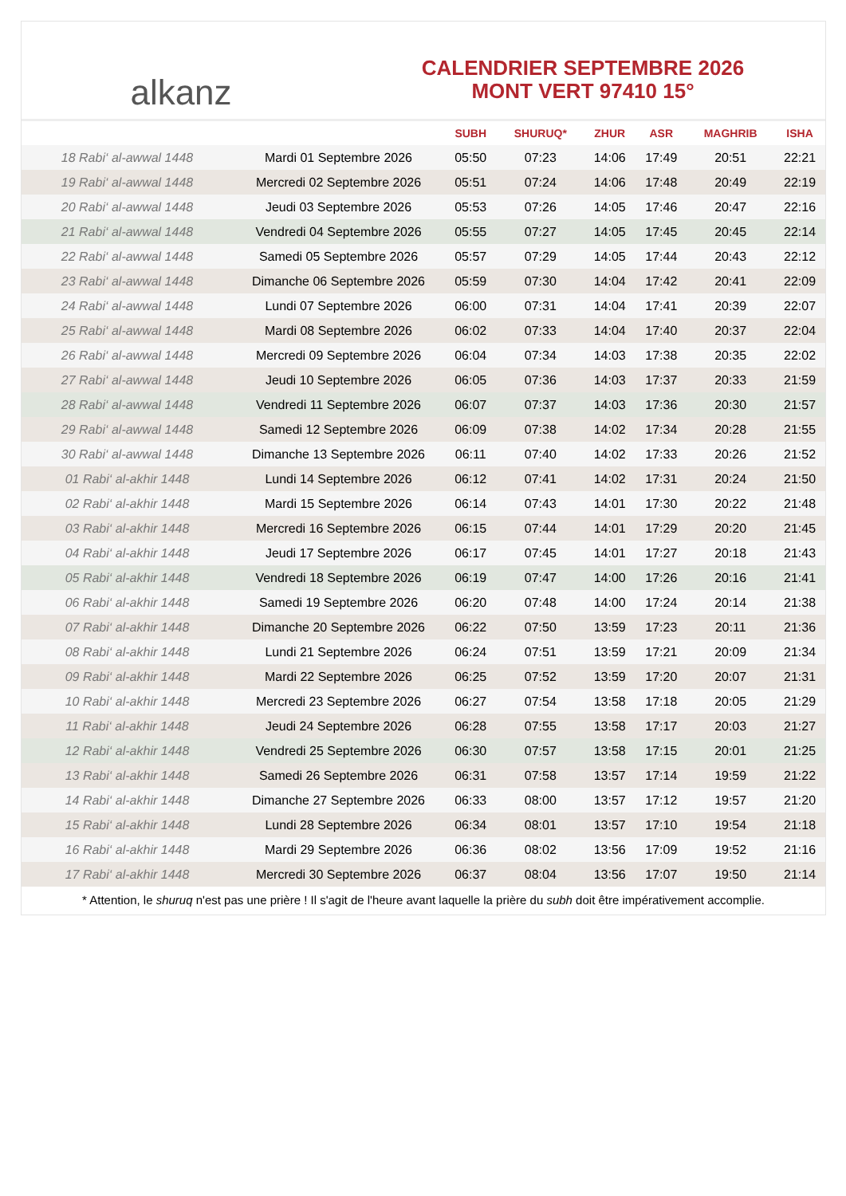alkanz
CALENDRIER SEPTEMBRE 2026
MONT VERT 97410 15°
| | | SUBH | SHURUQ* | ZHUR | ASR | MAGHRIB | ISHA |
| --- | --- | --- | --- | --- | --- | --- | --- |
| 18 Rabi‘ al-awwal 1448 | Mardi 01 Septembre 2026 | 05:50 | 07:23 | 14:06 | 17:49 | 20:51 | 22:21 |
| 19 Rabi‘ al-awwal 1448 | Mercredi 02 Septembre 2026 | 05:51 | 07:24 | 14:06 | 17:48 | 20:49 | 22:19 |
| 20 Rabi‘ al-awwal 1448 | Jeudi 03 Septembre 2026 | 05:53 | 07:26 | 14:05 | 17:46 | 20:47 | 22:16 |
| 21 Rabi‘ al-awwal 1448 | Vendredi 04 Septembre 2026 | 05:55 | 07:27 | 14:05 | 17:45 | 20:45 | 22:14 |
| 22 Rabi‘ al-awwal 1448 | Samedi 05 Septembre 2026 | 05:57 | 07:29 | 14:05 | 17:44 | 20:43 | 22:12 |
| 23 Rabi‘ al-awwal 1448 | Dimanche 06 Septembre 2026 | 05:59 | 07:30 | 14:04 | 17:42 | 20:41 | 22:09 |
| 24 Rabi‘ al-awwal 1448 | Lundi 07 Septembre 2026 | 06:00 | 07:31 | 14:04 | 17:41 | 20:39 | 22:07 |
| 25 Rabi‘ al-awwal 1448 | Mardi 08 Septembre 2026 | 06:02 | 07:33 | 14:04 | 17:40 | 20:37 | 22:04 |
| 26 Rabi‘ al-awwal 1448 | Mercredi 09 Septembre 2026 | 06:04 | 07:34 | 14:03 | 17:38 | 20:35 | 22:02 |
| 27 Rabi‘ al-awwal 1448 | Jeudi 10 Septembre 2026 | 06:05 | 07:36 | 14:03 | 17:37 | 20:33 | 21:59 |
| 28 Rabi‘ al-awwal 1448 | Vendredi 11 Septembre 2026 | 06:07 | 07:37 | 14:03 | 17:36 | 20:30 | 21:57 |
| 29 Rabi‘ al-awwal 1448 | Samedi 12 Septembre 2026 | 06:09 | 07:38 | 14:02 | 17:34 | 20:28 | 21:55 |
| 30 Rabi‘ al-awwal 1448 | Dimanche 13 Septembre 2026 | 06:11 | 07:40 | 14:02 | 17:33 | 20:26 | 21:52 |
| 01 Rabi‘ al-akhir 1448 | Lundi 14 Septembre 2026 | 06:12 | 07:41 | 14:02 | 17:31 | 20:24 | 21:50 |
| 02 Rabi‘ al-akhir 1448 | Mardi 15 Septembre 2026 | 06:14 | 07:43 | 14:01 | 17:30 | 20:22 | 21:48 |
| 03 Rabi‘ al-akhir 1448 | Mercredi 16 Septembre 2026 | 06:15 | 07:44 | 14:01 | 17:29 | 20:20 | 21:45 |
| 04 Rabi‘ al-akhir 1448 | Jeudi 17 Septembre 2026 | 06:17 | 07:45 | 14:01 | 17:27 | 20:18 | 21:43 |
| 05 Rabi‘ al-akhir 1448 | Vendredi 18 Septembre 2026 | 06:19 | 07:47 | 14:00 | 17:26 | 20:16 | 21:41 |
| 06 Rabi‘ al-akhir 1448 | Samedi 19 Septembre 2026 | 06:20 | 07:48 | 14:00 | 17:24 | 20:14 | 21:38 |
| 07 Rabi‘ al-akhir 1448 | Dimanche 20 Septembre 2026 | 06:22 | 07:50 | 13:59 | 17:23 | 20:11 | 21:36 |
| 08 Rabi‘ al-akhir 1448 | Lundi 21 Septembre 2026 | 06:24 | 07:51 | 13:59 | 17:21 | 20:09 | 21:34 |
| 09 Rabi‘ al-akhir 1448 | Mardi 22 Septembre 2026 | 06:25 | 07:52 | 13:59 | 17:20 | 20:07 | 21:31 |
| 10 Rabi‘ al-akhir 1448 | Mercredi 23 Septembre 2026 | 06:27 | 07:54 | 13:58 | 17:18 | 20:05 | 21:29 |
| 11 Rabi‘ al-akhir 1448 | Jeudi 24 Septembre 2026 | 06:28 | 07:55 | 13:58 | 17:17 | 20:03 | 21:27 |
| 12 Rabi‘ al-akhir 1448 | Vendredi 25 Septembre 2026 | 06:30 | 07:57 | 13:58 | 17:15 | 20:01 | 21:25 |
| 13 Rabi‘ al-akhir 1448 | Samedi 26 Septembre 2026 | 06:31 | 07:58 | 13:57 | 17:14 | 19:59 | 21:22 |
| 14 Rabi‘ al-akhir 1448 | Dimanche 27 Septembre 2026 | 06:33 | 08:00 | 13:57 | 17:12 | 19:57 | 21:20 |
| 15 Rabi‘ al-akhir 1448 | Lundi 28 Septembre 2026 | 06:34 | 08:01 | 13:57 | 17:10 | 19:54 | 21:18 |
| 16 Rabi‘ al-akhir 1448 | Mardi 29 Septembre 2026 | 06:36 | 08:02 | 13:56 | 17:09 | 19:52 | 21:16 |
| 17 Rabi‘ al-akhir 1448 | Mercredi 30 Septembre 2026 | 06:37 | 08:04 | 13:56 | 17:07 | 19:50 | 21:14 |
* Attention, le shuruq n'est pas une prière ! Il s'agit de l'heure avant laquelle la prière du subh doit être impérativement accomplie.